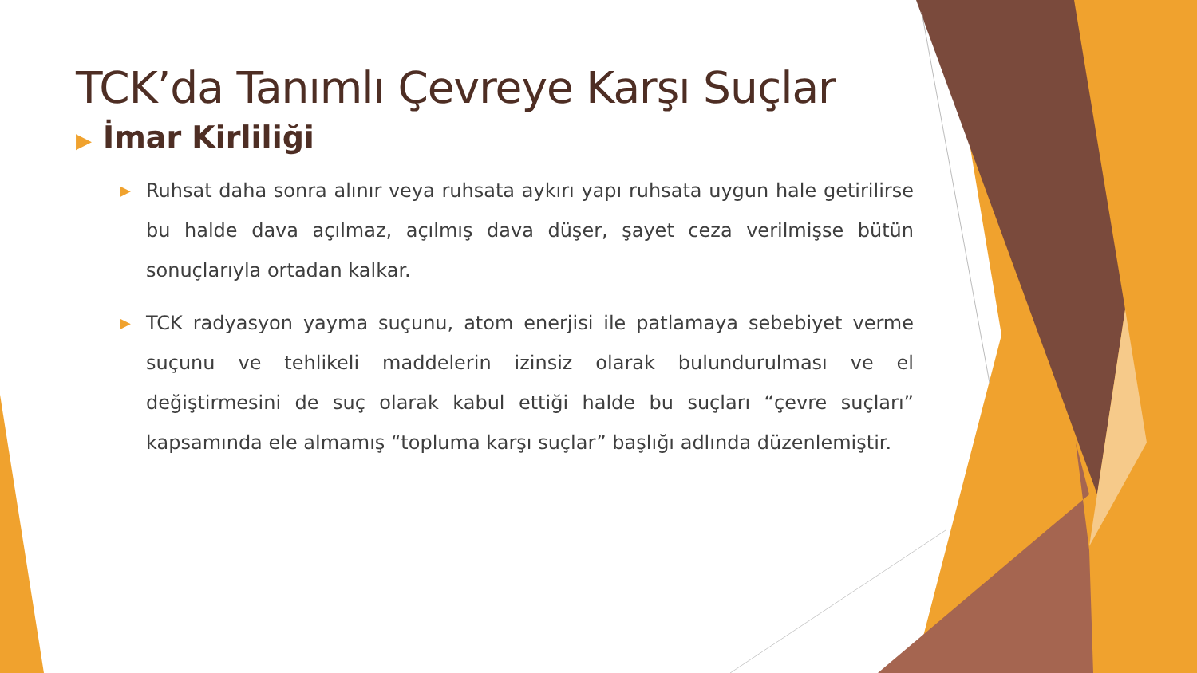TCK’da Tanımlı Çevreye Karşı Suçlar
▶ İmar Kirliliği
▶ Ruhsat daha sonra alınır veya ruhsata aykırı yapı ruhsata uygun hale getirilirse bu halde dava açılmaz, açılmış dava düşer, şayet ceza verilmişse bütün sonuçlarıyla ortadan kalkar.
▶ TCK radyasyon yayma suçunu, atom enerjisi ile patlamaya sebebiyet verme suçunu ve tehlikeli maddelerin izinsiz olarak bulundurulması ve el değiştirmesini de suç olarak kabul ettiği halde bu suçları “çevre suçları” kapsamında ele almamış “topluma karşı suçlar” başlığı adlında düzenlemiştir.